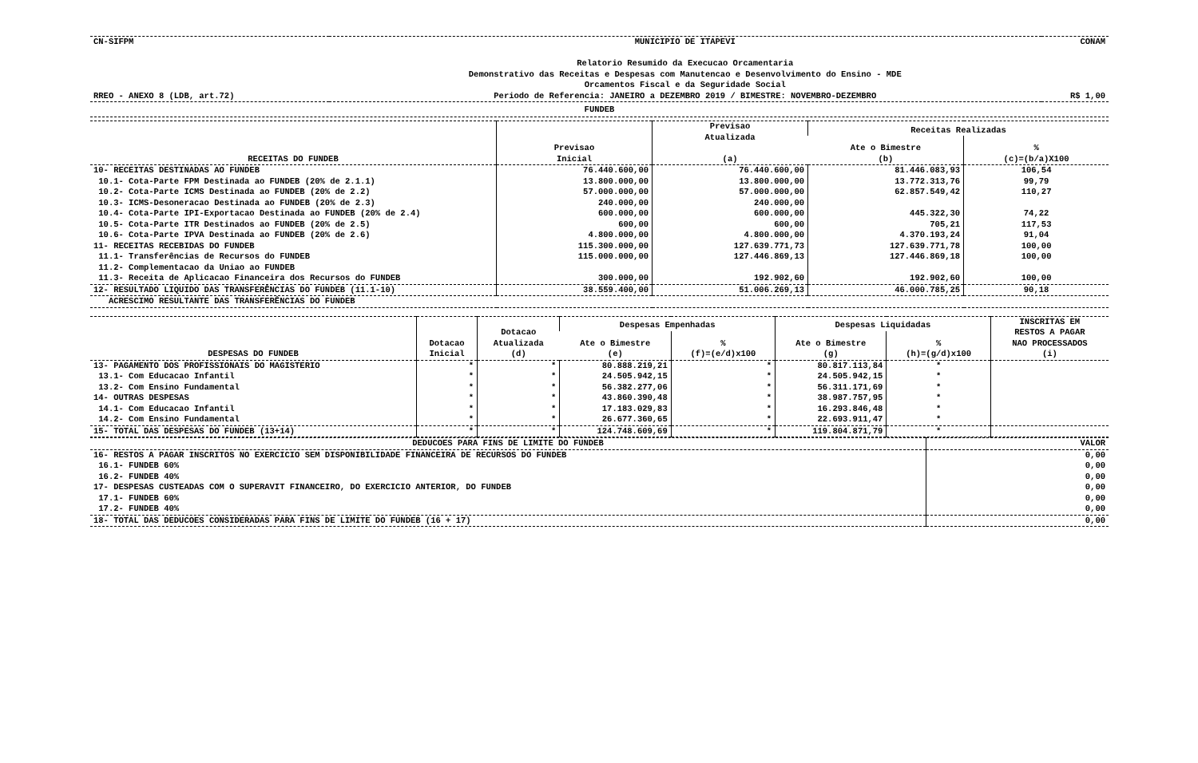| CN-SIFPM | MUNICIPIO DE ITAPEVI | CONAM |
| | Relatorio Resumido da Execucao Orcamentaria Demonstrativo das Receitas e Despesas com Manutencao e Desenvolvimento do Ensino - MDE Orcamentos Fiscal e da Seguridade Social | |
| RREO - ANEXO 8 (LDB, art.72) | Periodo de Referencia: JANEIRO a DEZEMBRO 2019 / BIMESTRE: NOVEMBRO-DEZEMBRO | R$ 1,00 |
FUNDEB
| RECEITAS DO FUNDEB | Previsao Inicial | Previsao Atualizada (a) | Receitas Realizadas | |
| --- | --- | --- | --- | --- |
| | | | Ate o Bimestre (b) | % (c)=(b/a)X100 |
| 10- RECEITAS DESTINADAS AO FUNDEB | 76.440.600,00 | 76.440.600,00 | 81.446.083,93 | 106,54 |
| 10.1- Cota-Parte FPM Destinada ao FUNDEB (20% de 2.1.1) | 13.800.000,00 | 13.800.000,00 | 13.772.313,76 | 99,79 |
| 10.2- Cota-Parte ICMS Destinada ao FUNDEB (20% de 2.2) | 57.000.000,00 | 57.000.000,00 | 62.857.549,42 | 110,27 |
| 10.3- ICMS-Desoneracao Destinada ao FUNDEB (20% de 2.3) | 240.000,00 | 240.000,00 | | |
| 10.4- Cota-Parte IPI-Exportacao Destinada ao FUNDEB (20% de 2.4) | 600.000,00 | 600.000,00 | 445.322,30 | 74,22 |
| 10.5- Cota-Parte ITR Destinados ao FUNDEB (20% de 2.5) | 600,00 | 600,00 | 705,21 | 117,53 |
| 10.6- Cota-Parte IPVA Destinada ao FUNDEB (20% de 2.6) | 4.800.000,00 | 4.800.000,00 | 4.370.193,24 | 91,04 |
| 11- RECEITAS RECEBIDAS DO FUNDEB | 115.300.000,00 | 127.639.771,73 | 127.639.771,78 | 100,00 |
| 11.1- Transferências de Recursos do FUNDEB | 115.000.000,00 | 127.446.869,13 | 127.446.869,18 | 100,00 |
| 11.2- Complementacao da Uniao ao FUNDEB | | | | |
| 11.3- Receita de Aplicacao Financeira dos Recursos do FUNDEB | 300.000,00 | 192.902,60 | 192.902,60 | 100,00 |
| 12- RESULTADO LIQUIDO DAS TRANSFERÊNCIAS DO FUNDEB (11.1-10) | 38.559.400,00 | 51.006.269,13 | 46.000.785,25 | 90,18 |
| ACRESCIMO RESULTANTE DAS TRANSFERÊNCIAS DO FUNDEB | | | | |
| DESPESAS DO FUNDEB | Dotacao Inicial | Dotacao Atualizada (d) | Despesas Empenhadas | | Despesas Liquidadas | | INSCRITAS EM RESTOS A PAGAR NAO PROCESSADOS (i) |
| --- | --- | --- | --- | --- | --- | --- | --- |
| | | | Ate o Bimestre (e) | % (f)=(e/d)x100 | Ate o Bimestre (g) | % (h)=(g/d)x100 | |
| 13- PAGAMENTO DOS PROFISSIONAIS DO MAGISTERIO | * | * | 80.888.219,21 | * | 80.817.113,84 | * | |
| 13.1- Com Educacao Infantil | * | * | 24.505.942,15 | * | 24.505.942,15 | * | |
| 13.2- Com Ensino Fundamental | * | * | 56.382.277,06 | * | 56.311.171,69 | * | |
| 14- OUTRAS DESPESAS | * | * | 43.860.390,48 | * | 38.987.757,95 | * | |
| 14.1- Com Educacao Infantil | * | * | 17.183.029,83 | * | 16.293.846,48 | * | |
| 14.2- Com Ensino Fundamental | * | * | 26.677.360,65 | * | 22.693.911,47 | * | |
| 15- TOTAL DAS DESPESAS DO FUNDEB (13+14) | * | * | 124.748.609,69 | * | 119.804.871,79 | * | |
| DEDUCOES PARA FINS DE LIMITE DO FUNDEB | VALOR |
| --- | --- |
| 16- RESTOS A PAGAR INSCRITOS NO EXERCICIO SEM DISPONIBILIDADE FINANCEIRA DE RECURSOS DO FUNDEB | 0,00 |
| 16.1- FUNDEB 60% | 0,00 |
| 16.2- FUNDEB 40% | 0,00 |
| 17- DESPESAS CUSTEADAS COM O SUPERAVIT FINANCEIRO, DO EXERCICIO ANTERIOR, DO FUNDEB | 0,00 |
| 17.1- FUNDEB 60% | 0,00 |
| 17.2- FUNDEB 40% | 0,00 |
| 18- TOTAL DAS DEDUCOES CONSIDERADAS PARA FINS DE LIMITE DO FUNDEB (16 + 17) | 0,00 |